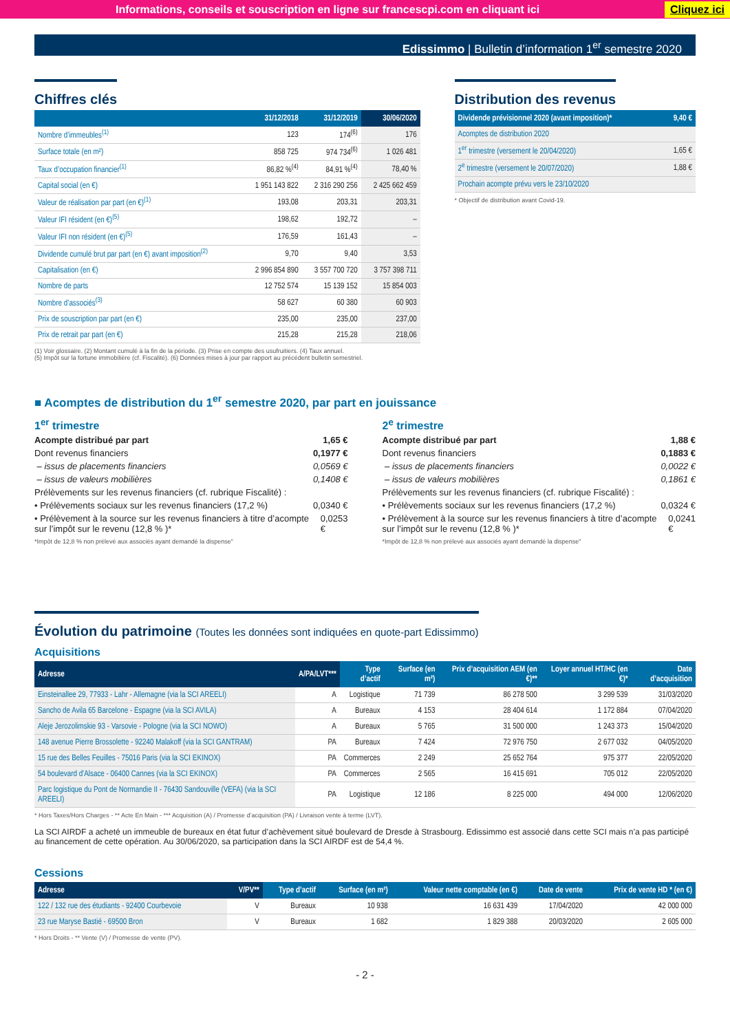Informations, conseils et souscription en ligne sur francescpi.com en cliquant ici Cliquez ici
Edissimmo | Bulletin d’information 1<sup>er</sup> semestre 2020
Chiffres clés
| | 31/12/2018 | 31/12/2019 | 30/06/2020 |
| --- | --- | --- | --- |
| Nombre d’immeubles<sup>(1)</sup> | 123 | 174<sup>(6)</sup> | 176 |
| Surface totale (en m²) | 858 725 | 974 734<sup>(6)</sup> | 1 026 481 |
| Taux d’occupation financier<sup>(1)</sup> | 86,82 %<sup>(4)</sup> | 84,91 %<sup>(4)</sup> | 78,40 % |
| Capital social (en €) | 1 951 143 822 | 2 316 290 256 | 2 425 662 459 |
| Valeur de réalisation par part (en €)<sup>(1)</sup> | 193,08 | 203,31 | 203,31 |
| Valeur IFI résident (en €)<sup>(5)</sup> | 198,62 | 192,72 | – |
| Valeur IFI non résident (en €)<sup>(5)</sup> | 176,59 | 161,43 | – |
| Dividende cumulé brut par part (en €) avant imposition<sup>(2)</sup> | 9,70 | 9,40 | 3,53 |
| Capitalisation (en €) | 2 996 854 890 | 3 557 700 720 | 3 757 398 711 |
| Nombre de parts | 12 752 574 | 15 139 152 | 15 854 003 |
| Nombre d’associés<sup>(3)</sup> | 58 627 | 60 380 | 60 903 |
| Prix de souscription par part (en €) | 235,00 | 235,00 | 237,00 |
| Prix de retrait par part (en €) | 215,28 | 215,28 | 218,06 |
(1) Voir glossaire. (2) Montant cumulé à la fin de la période. (3) Prise en compte des usufruitiers. (4) Taux annuel.
(5) Impôt sur la fortune immobilière (cf. Fiscalité). (6) Données mises à jour par rapport au précédent bulletin semestriel.
Distribution des revenus
| Dividende prévisionnel 2020 (avant imposition)* | 9,40 € |
| --- | --- |
| Acomptes de distribution 2020 | |
| 1<sup>er</sup> trimestre (versement le 20/04/2020) | 1,65 € |
| 2<sup>e</sup> trimestre (versement le 20/07/2020) | 1,88 € |
| Prochain acompte prévu vers le 23/10/2020 | |
* Objectif de distribution avant Covid-19.
■ Acomptes de distribution du 1<sup>er</sup> semestre 2020, par part en jouissance
1<sup>er</sup> trimestre
Acompte distribué par part 1,65 €
Dont revenus financiers 0,1977 €
– issus de placements financiers 0,0569 €
– issus de valeurs mobilières 0,1408 €
Prélèvements sur les revenus financiers (cf. rubrique Fiscalité) :
• Prélèvements sociaux sur les revenus financiers (17,2 %) 0,0340 €
• Prélèvement à la source sur les revenus financiers à titre d’acompte sur l’impôt sur le revenu (12,8 % )* 0,0253 €
*Impôt de 12,8 % non prélevé aux associés ayant demandé la dispense"
2<sup>e</sup> trimestre
Acompte distribué par part 1,88 €
Dont revenus financiers 0,1883 €
– issus de placements financiers 0,0022 €
– issus de valeurs mobilières 0,1861 €
Prélèvements sur les revenus financiers (cf. rubrique Fiscalité) :
• Prélèvements sociaux sur les revenus financiers (17,2 %) 0,0324 €
• Prélèvement à la source sur les revenus financiers à titre d’acompte sur l’impôt sur le revenu (12,8 % )* 0,0241 €
*Impôt de 12,8 % non prélevé aux associés ayant demandé la dispense"
Évolution du patrimoine (Toutes les données sont indiquées en quote-part Edissimmo)
Acquisitions
| Adresse | A/PA/LVT*** | Type d’actif | Surface (en m²) | Prix d’acquisition AEM (en €)** | Loyer annuel HT/HC (en €)* | Date d’acquisition |
| --- | --- | --- | --- | --- | --- | --- |
| Einsteinallee 29, 77933 - Lahr - Allemagne (via la SCI AREELI) | A | Logistique | 71 739 | 86 278 500 | 3 299 539 | 31/03/2020 |
| Sancho de Avila 65 Barcelone - Espagne (via la SCI AVILA) | A | Bureaux | 4 153 | 28 404 614 | 1 172 884 | 07/04/2020 |
| Aleje Jerozolimskie 93 - Varsovie - Pologne (via la SCI NOWO) | A | Bureaux | 5 765 | 31 500 000 | 1 243 373 | 15/04/2020 |
| 148 avenue Pierre Brossolette - 92240 Malakoff (via la SCI GANTRAM) | PA | Bureaux | 7 424 | 72 976 750 | 2 677 032 | 04/05/2020 |
| 15 rue des Belles Feuilles - 75016 Paris (via la SCI EKINOX) | PA | Commerces | 2 249 | 25 652 764 | 975 377 | 22/05/2020 |
| 54 boulevard d’Alsace - 06400 Cannes (via la SCI EKINOX) | PA | Commerces | 2 565 | 16 415 691 | 705 012 | 22/05/2020 |
| Parc logistique du Pont de Normandie II - 76430 Sandouville (VEFA) (via la SCI AREELI) | PA | Logistique | 12 186 | 8 225 000 | 494 000 | 12/06/2020 |
* Hors Taxes/Hors Charges - ** Acte En Main - *** Acquisition (A) / Promesse d’acquisition (PA) / Livraison vente à terme (LVT).
La SCI AIRDF a acheté un immeuble de bureaux en état futur d’achèvement situé boulevard de Dresde à Strasbourg. Edissimmo est associé dans cette SCI mais n’a pas participé au financement de cette opération. Au 30/06/2020, sa participation dans la SCI AIRDF est de 54,4 %.
Cessions
| Adresse | V/PV** | Type d’actif | Surface (en m²) | Valeur nette comptable (en €) | Date de vente | Prix de vente HD * (en €) |
| --- | --- | --- | --- | --- | --- | --- |
| 122 / 132 rue des étudiants - 92400 Courbevoie | V | Bureaux | 10 938 | 16 631 439 | 17/04/2020 | 42 000 000 |
| 23 rue Maryse Bastié - 69500 Bron | V | Bureaux | 1 682 | 1 829 388 | 20/03/2020 | 2 605 000 |
* Hors Droits - ** Vente (V) / Promesse de vente (PV).
- 2 -